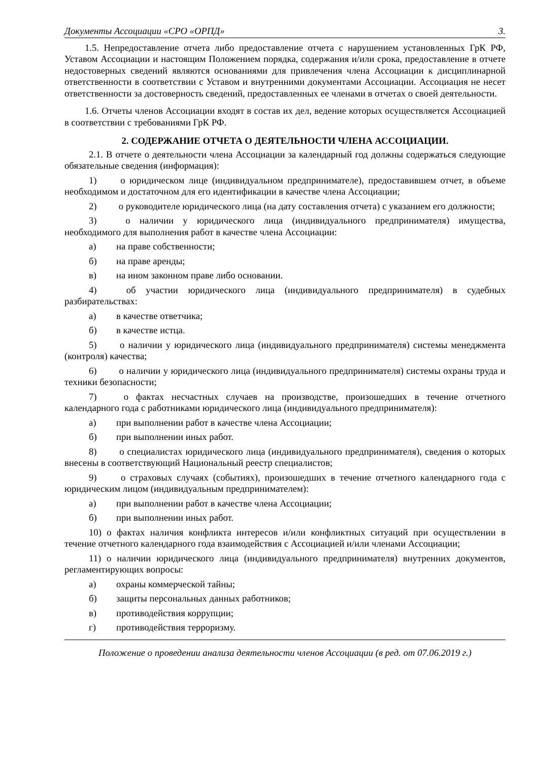Документы Ассоциации «СРО «ОРПД» 3.
1.5. Непредоставление отчета либо предоставление отчета с нарушением установленных ГрК РФ, Уставом Ассоциации и настоящим Положением порядка, содержания и/или срока, предоставление в отчете недостоверных сведений являются основаниями для привлечения члена Ассоциации к дисциплинарной ответственности в соответствии с Уставом и внутренними документами Ассоциации. Ассоциация не несет ответственности за достоверность сведений, предоставленных ее членами в отчетах о своей деятельности.
1.6. Отчеты членов Ассоциации входят в состав их дел, ведение которых осуществляется Ассоциацией в соответствии с требованиями ГрК РФ.
2. СОДЕРЖАНИЕ ОТЧЕТА О ДЕЯТЕЛЬНОСТИ ЧЛЕНА АССОЦИАЦИИ.
2.1. В отчете о деятельности члена Ассоциации за календарный год должны содержаться следующие обязательные сведения (информация):
1) о юридическом лице (индивидуальном предпринимателе), предоставившем отчет, в объеме необходимом и достаточном для его идентификации в качестве члена Ассоциации;
2) о руководителе юридического лица (на дату составления отчета) с указанием его должности;
3) о наличии у юридического лица (индивидуального предпринимателя) имущества, необходимого для выполнения работ в качестве члена Ассоциации:
а) на праве собственности;
б) на праве аренды;
в) на ином законном праве либо основании.
4) об участии юридического лица (индивидуального предпринимателя) в судебных разбирательствах:
а) в качестве ответчика;
б) в качестве истца.
5) о наличии у юридического лица (индивидуального предпринимателя) системы менеджмента (контроля) качества;
6) о наличии у юридического лица (индивидуального предпринимателя) системы охраны труда и техники безопасности;
7) о фактах несчастных случаев на производстве, произошедших в течение отчетного календарного года с работниками юридического лица (индивидуального предпринимателя):
а) при выполнении работ в качестве члена Ассоциации;
б) при выполнении иных работ.
8) о специалистах юридического лица (индивидуального предпринимателя), сведения о которых внесены в соответствующий Национальный реестр специалистов;
9) о страховых случаях (событиях), произошедших в течение отчетного календарного года с юридическим лицом (индивидуальным предпринимателем):
а) при выполнении работ в качестве члена Ассоциации;
б) при выполнении иных работ.
10) о фактах наличия конфликта интересов и/или конфликтных ситуаций при осуществлении в течение отчетного календарного года взаимодействия с Ассоциацией и/или членами Ассоциации;
11) о наличии юридического лица (индивидуального предпринимателя) внутренних документов, регламентирующих вопросы:
а) охраны коммерческой тайны;
б) защиты персональных данных работников;
в) противодействия коррупции;
г) противодействия терроризму.
Положение о проведении анализа деятельности членов Ассоциации (в ред. от 07.06.2019 г.)